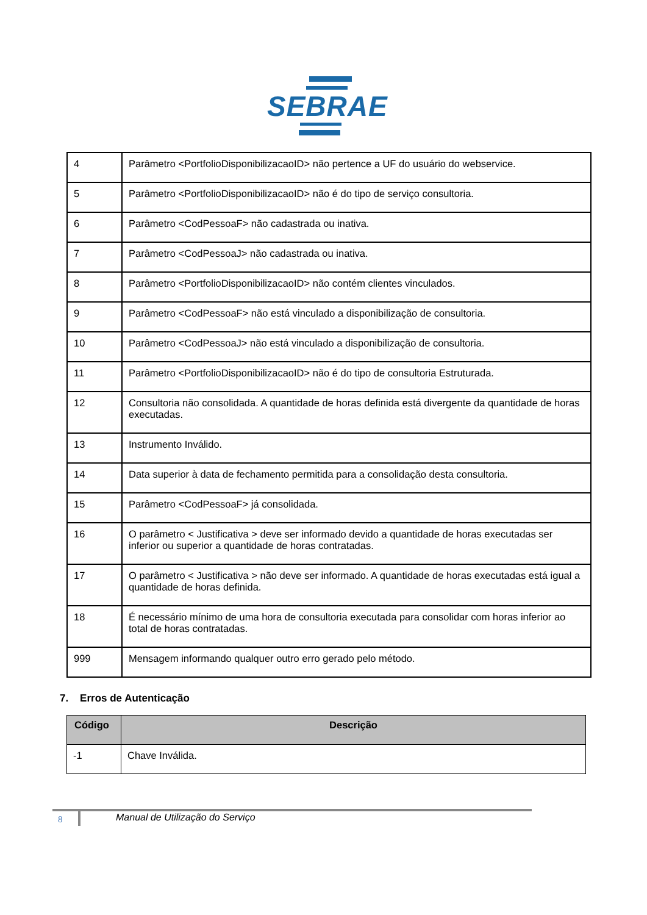SEBRAE
| 4 | Parâmetro <PortfolioDisponibilizacaoID> não pertence a UF do usuário do webservice. |
| 5 | Parâmetro <PortfolioDisponibilizacaoID> não é do tipo de serviço consultoria. |
| 6 | Parâmetro <CodPessoaF> não cadastrada ou inativa. |
| 7 | Parâmetro <CodPessoaJ> não cadastrada ou inativa. |
| 8 | Parâmetro <PortfolioDisponibilizacaoID> não contém clientes vinculados. |
| 9 | Parâmetro <CodPessoaF> não está vinculado a disponibilização de consultoria. |
| 10 | Parâmetro <CodPessoaJ> não está vinculado a disponibilização de consultoria. |
| 11 | Parâmetro <PortfolioDisponibilizacaoID> não é do tipo de consultoria Estruturada. |
| 12 | Consultoria não consolidada. A quantidade de horas definida está divergente da quantidade de horas executadas. |
| 13 | Instrumento Inválido. |
| 14 | Data superior à data de fechamento permitida para a consolidação desta consultoria. |
| 15 | Parâmetro <CodPessoaF> já consolidada. |
| 16 | O parâmetro < Justificativa > deve ser informado devido a quantidade de horas executadas ser inferior ou superior a quantidade de horas contratadas. |
| 17 | O parâmetro < Justificativa > não deve ser informado. A quantidade de horas executadas está igual a quantidade de horas definida. |
| 18 | É necessário mínimo de uma hora de consultoria executada para consolidar com horas inferior ao total de horas contratadas. |
| 999 | Mensagem informando qualquer outro erro gerado pelo método. |
7. Erros de Autenticação
| Código | Descrição |
| --- | --- |
| -1 | Chave Inválida. |
8
Manual de Utilização do Serviço